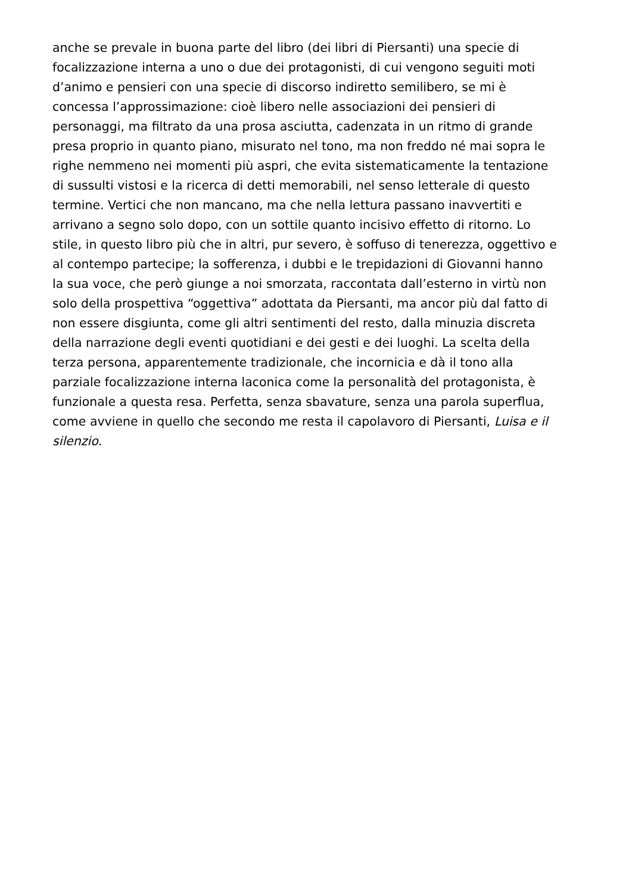anche se prevale in buona parte del libro (dei libri di Piersanti) una specie di
focalizzazione interna a uno o due dei protagonisti, di cui vengono seguiti moti
d’animo e pensieri con una specie di discorso indiretto semilibero, se mi è
concessa l’approssimazione: cioè libero nelle associazioni dei pensieri di
personaggi, ma filtrato da una prosa asciutta, cadenzata in un ritmo di grande
presa proprio in quanto piano, misurato nel tono, ma non freddo né mai sopra le
righe nemmeno nei momenti più aspri, che evita sistematicamente la tentazione
di sussulti vistosi e la ricerca di detti memorabili, nel senso letterale di questo
termine. Vertici che non mancano, ma che nella lettura passano inavvertiti e
arrivano a segno solo dopo, con un sottile quanto incisivo effetto di ritorno. Lo
stile, in questo libro più che in altri, pur severo, è soffuso di tenerezza, oggettivo e
al contempo partecipe; la sofferenza, i dubbi e le trepidazioni di Giovanni hanno
la sua voce, che però giunge a noi smorzata, raccontata dall’esterno in virtù non
solo della prospettiva “oggettiva” adottata da Piersanti, ma ancor più dal fatto di
non essere disgiunta, come gli altri sentimenti del resto, dalla minuzia discreta
della narrazione degli eventi quotidiani e dei gesti e dei luoghi. La scelta della
terza persona, apparentemente tradizionale, che incornicia e dà il tono alla
parziale focalizzazione interna laconica come la personalità del protagonista, è
funzionale a questa resa. Perfetta, senza sbavature, senza una parola superflua,
come avviene in quello che secondo me resta il capolavoro di Piersanti, Luisa e il
silenzio.